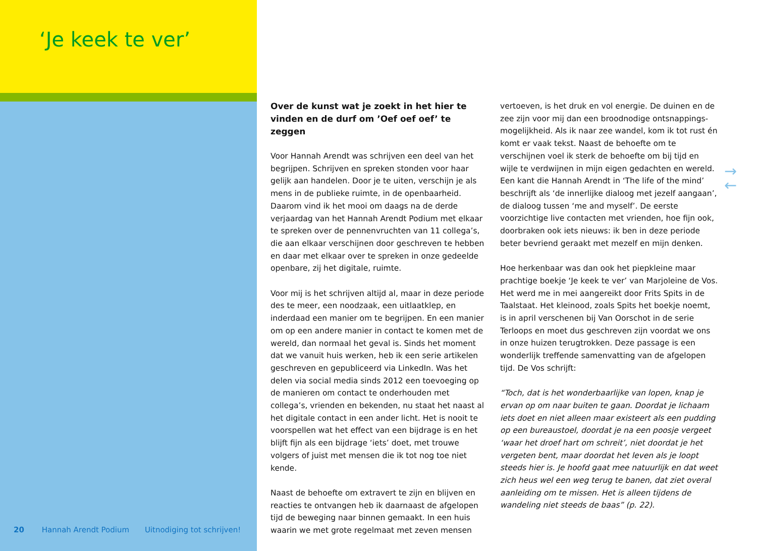‘Je keek te ver’
Over de kunst wat je zoekt in het hier te vinden en de durf om ’Oef oef oef’ te zeggen
Voor Hannah Arendt was schrijven een deel van het begrijpen. Schrijven en spreken stonden voor haar gelijk aan handelen. Door je te uiten, verschijn je als mens in de publieke ruimte, in de openbaarheid. Daarom vind ik het mooi om daags na de derde verjaardag van het Hannah Arendt Podium met elkaar te spreken over de pennenvruchten van 11 collega’s, die aan elkaar verschijnen door geschreven te hebben en daar met elkaar over te spreken in onze gedeelde openbare, zij het digitale, ruimte.
Voor mij is het schrijven altijd al, maar in deze periode des te meer, een noodzaak, een uitlaatklep, en inderdaad een manier om te begrijpen. En een manier om op een andere manier in contact te komen met de wereld, dan normaal het geval is. Sinds het moment dat we vanuit huis werken, heb ik een serie artikelen geschreven en gepubliceerd via LinkedIn. Was het delen via social media sinds 2012 een toevoeging op de manieren om contact te onderhouden met collega’s, vrienden en bekenden, nu staat het naast al het digitale contact in een ander licht. Het is nooit te voorspellen wat het effect van een bijdrage is en het blijft fijn als een bijdrage ‘iets’ doet, met trouwe volgers of juist met mensen die ik tot nog toe niet kende.
Naast de behoefte om extravert te zijn en blijven en reacties te ontvangen heb ik daarnaast de afgelopen tijd de beweging naar binnen gemaakt. In een huis waarin we met grote regelmaat met zeven mensen
vertoeven, is het druk en vol energie. De duinen en de zee zijn voor mij dan een broodnodige ontsnappings-mogelijkheid. Als ik naar zee wandel, kom ik tot rust én komt er vaak tekst. Naast de behoefte om te verschijnen voel ik sterk de behoefte om bij tijd en wijle te verdwijnen in mijn eigen gedachten en wereld. Een kant die Hannah Arendt in ‘The life of the mind’ beschrijft als ‘de innerlijke dialoog met jezelf aangaan’, de dialoog tussen ‘me and myself’. De eerste voorzichtige live contacten met vrienden, hoe fijn ook, doorbraken ook iets nieuws: ik ben in deze periode beter bevriend geraakt met mezelf en mijn denken.
Hoe herkenbaar was dan ook het piepkleine maar prachtige boekje ‘Je keek te ver’ van Marjoleine de Vos. Het werd me in mei aangereikt door Frits Spits in de Taalstaat. Het kleinood, zoals Spits het boekje noemt, is in april verschenen bij Van Oorschot in de serie Terloops en moet dus geschreven zijn voordat we ons in onze huizen terugtrokken. Deze passage is een wonderlijk treffende samenvatting van de afgelopen tijd. De Vos schrijft:
“Toch, dat is het wonderbaarlijke van lopen, knap je ervan op om naar buiten te gaan. Doordat je lichaam iets doet en niet alleen maar existeert als een pudding op een bureaustoel, doordat je na een poosje vergeet ‘waar het droef hart om schreit’, niet doordat je het vergeten bent, maar doordat het leven als je loopt steeds hier is. Je hoofd gaat mee natuurlijk en dat weet zich heus wel een weg terug te banen, dat ziet overal aanleiding om te missen. Het is alleen tijdens de wandeling niet steeds de baas” (p. 22).
→
←
20 Hannah Arendt Podium Uitnodiging tot schrijven!